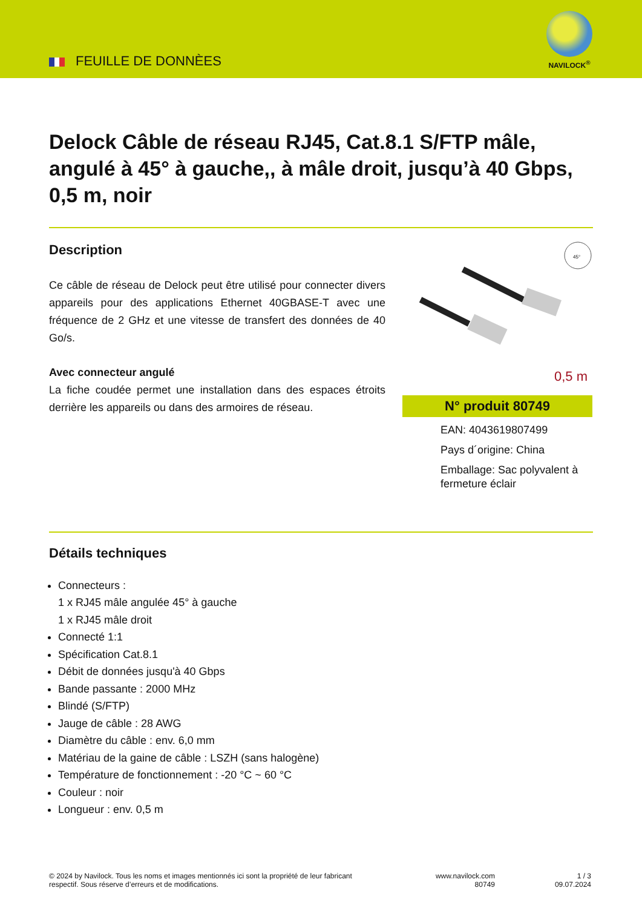FEUILLE DE DONNÈES
NAVILOCK<sup>®</sup>
Delock Câble de réseau RJ45, Cat.8.1 S/FTP mâle, angulé à 45° à gauche,, à mâle droit, jusqu’à 40 Gbps, 0,5 m, noir
Description
Ce câble de réseau de Delock peut être utilisé pour connecter divers appareils pour des applications Ethernet 40GBASE-T avec une fréquence de 2 GHz et une vitesse de transfert des données de 40 Go/s.
Avec connecteur angulé
La fiche coudée permet une installation dans des espaces étroits derrière les appareils ou dans des armoires de réseau.
45°
0,5 m
N° produit 80749
EAN: 4043619807499
Pays d´origine: China
Emballage: Sac polyvalent à fermeture éclair
Détails techniques
Connecteurs :
1 x RJ45 mâle angulée 45° à gauche
1 x RJ45 mâle droit
Connecté 1:1
Spécification Cat.8.1
Débit de données jusqu'à 40 Gbps
Bande passante : 2000 MHz
Blindé (S/FTP)
Jauge de câble : 28 AWG
Diamètre du câble : env. 6,0 mm
Matériau de la gaine de câble : LSZH (sans halogène)
Température de fonctionnement : -20 °C ~ 60 °C
Couleur : noir
Longueur : env. 0,5 m
© 2024 by Navilock. Tous les noms et images mentionnés ici sont la propriété de leur fabricant respectif. Sous réserve d’erreurs et de modifications.
www.navilock.com
80749
1 / 3
09.07.2024